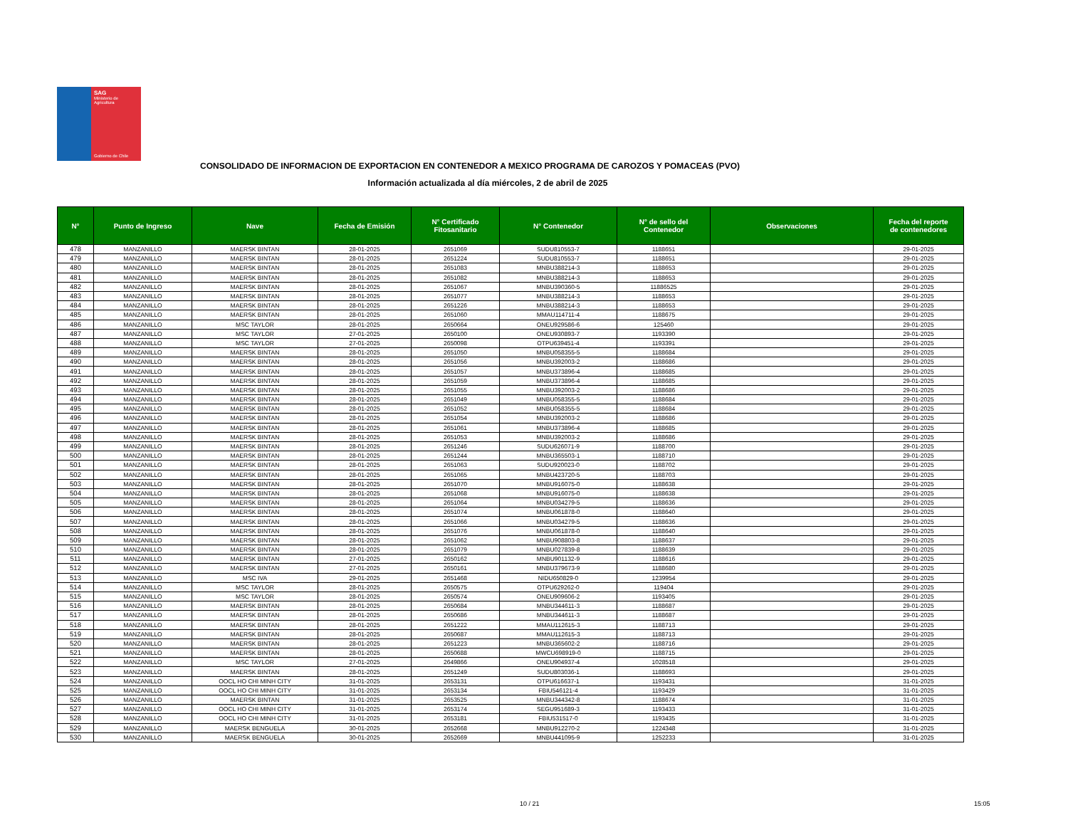SAG
Ministerio de
Agricultura
Gobierno de Chile
CONSOLIDADO DE INFORMACION DE EXPORTACION EN CONTENEDOR A MEXICO PROGRAMA DE CAROZOS Y POMACEAS (PVO)
Información actualizada al día miércoles, 2 de abril de 2025
| N° | Punto de Ingreso | Nave | Fecha de Emisión | N° Certificado Fitosanitario | N° Contenedor | N° de sello del Contenedor | Observaciones | Fecha del reporte de contenedores |
| --- | --- | --- | --- | --- | --- | --- | --- | --- |
| 478 | MANZANILLO | MAERSK BINTAN | 28-01-2025 | 2651069 | SUDU810553-7 | 1188651 | | 29-01-2025 |
| 479 | MANZANILLO | MAERSK BINTAN | 28-01-2025 | 2651224 | SUDU810553-7 | 1188651 | | 29-01-2025 |
| 480 | MANZANILLO | MAERSK BINTAN | 28-01-2025 | 2651083 | MNBU388214-3 | 1188653 | | 29-01-2025 |
| 481 | MANZANILLO | MAERSK BINTAN | 28-01-2025 | 2651082 | MNBU388214-3 | 1188653 | | 29-01-2025 |
| 482 | MANZANILLO | MAERSK BINTAN | 28-01-2025 | 2651067 | MNBU390360-5 | 11886525 | | 29-01-2025 |
| 483 | MANZANILLO | MAERSK BINTAN | 28-01-2025 | 2651077 | MNBU388214-3 | 1188653 | | 29-01-2025 |
| 484 | MANZANILLO | MAERSK BINTAN | 28-01-2025 | 2651226 | MNBU388214-3 | 1188653 | | 29-01-2025 |
| 485 | MANZANILLO | MAERSK BINTAN | 28-01-2025 | 2651060 | MMAU114711-4 | 1188675 | | 29-01-2025 |
| 486 | MANZANILLO | MSC TAYLOR | 28-01-2025 | 2650664 | ONEU929586-6 | 125460 | | 29-01-2025 |
| 487 | MANZANILLO | MSC TAYLOR | 27-01-2025 | 2650100 | ONEU930893-7 | 1193390 | | 29-01-2025 |
| 488 | MANZANILLO | MSC TAYLOR | 27-01-2025 | 2650098 | OTPU639451-4 | 1193391 | | 29-01-2025 |
| 489 | MANZANILLO | MAERSK BINTAN | 28-01-2025 | 2651050 | MNBU058355-5 | 1188684 | | 29-01-2025 |
| 490 | MANZANILLO | MAERSK BINTAN | 28-01-2025 | 2651056 | MNBU392003-2 | 1188686 | | 29-01-2025 |
| 491 | MANZANILLO | MAERSK BINTAN | 28-01-2025 | 2651057 | MNBU373896-4 | 1188685 | | 29-01-2025 |
| 492 | MANZANILLO | MAERSK BINTAN | 28-01-2025 | 2651059 | MNBU373896-4 | 1188685 | | 29-01-2025 |
| 493 | MANZANILLO | MAERSK BINTAN | 28-01-2025 | 2651055 | MNBU392003-2 | 1188686 | | 29-01-2025 |
| 494 | MANZANILLO | MAERSK BINTAN | 28-01-2025 | 2651049 | MNBU058355-5 | 1188684 | | 29-01-2025 |
| 495 | MANZANILLO | MAERSK BINTAN | 28-01-2025 | 2651052 | MNBU058355-5 | 1188684 | | 29-01-2025 |
| 496 | MANZANILLO | MAERSK BINTAN | 28-01-2025 | 2651054 | MNBU392003-2 | 1188686 | | 29-01-2025 |
| 497 | MANZANILLO | MAERSK BINTAN | 28-01-2025 | 2651061 | MNBU373896-4 | 1188685 | | 29-01-2025 |
| 498 | MANZANILLO | MAERSK BINTAN | 28-01-2025 | 2651053 | MNBU392003-2 | 1188686 | | 29-01-2025 |
| 499 | MANZANILLO | MAERSK BINTAN | 28-01-2025 | 2651246 | SUDU626071-9 | 1188700 | | 29-01-2025 |
| 500 | MANZANILLO | MAERSK BINTAN | 28-01-2025 | 2651244 | MNBU365503-1 | 1188710 | | 29-01-2025 |
| 501 | MANZANILLO | MAERSK BINTAN | 28-01-2025 | 2651063 | SUDU920023-0 | 1188702 | | 29-01-2025 |
| 502 | MANZANILLO | MAERSK BINTAN | 28-01-2025 | 2651065 | MNBU423720-5 | 1188703 | | 29-01-2025 |
| 503 | MANZANILLO | MAERSK BINTAN | 28-01-2025 | 2651070 | MNBU916075-0 | 1188638 | | 29-01-2025 |
| 504 | MANZANILLO | MAERSK BINTAN | 28-01-2025 | 2651068 | MNBU916075-0 | 1188638 | | 29-01-2025 |
| 505 | MANZANILLO | MAERSK BINTAN | 28-01-2025 | 2651064 | MNBU034279-5 | 1188636 | | 29-01-2025 |
| 506 | MANZANILLO | MAERSK BINTAN | 28-01-2025 | 2651074 | MNBU061878-0 | 1188640 | | 29-01-2025 |
| 507 | MANZANILLO | MAERSK BINTAN | 28-01-2025 | 2651066 | MNBU034279-5 | 1188636 | | 29-01-2025 |
| 508 | MANZANILLO | MAERSK BINTAN | 28-01-2025 | 2651076 | MNBU061878-0 | 1188640 | | 29-01-2025 |
| 509 | MANZANILLO | MAERSK BINTAN | 28-01-2025 | 2651062 | MNBU908803-8 | 1188637 | | 29-01-2025 |
| 510 | MANZANILLO | MAERSK BINTAN | 28-01-2025 | 2651079 | MNBU027839-8 | 1188639 | | 29-01-2025 |
| 511 | MANZANILLO | MAERSK BINTAN | 27-01-2025 | 2650162 | MNBU901132-9 | 1188616 | | 29-01-2025 |
| 512 | MANZANILLO | MAERSK BINTAN | 27-01-2025 | 2650161 | MNBU379673-9 | 1188680 | | 29-01-2025 |
| 513 | MANZANILLO | MSC IVA | 29-01-2025 | 2651468 | NIDU650829-0 | 1239954 | | 29-01-2025 |
| 514 | MANZANILLO | MSC TAYLOR | 28-01-2025 | 2650575 | OTPU629262-0 | 119404 | | 29-01-2025 |
| 515 | MANZANILLO | MSC TAYLOR | 28-01-2025 | 2650574 | ONEU909606-2 | 1193405 | | 29-01-2025 |
| 516 | MANZANILLO | MAERSK BINTAN | 28-01-2025 | 2650684 | MNBU344611-3 | 1188687 | | 29-01-2025 |
| 517 | MANZANILLO | MAERSK BINTAN | 28-01-2025 | 2650686 | MNBU344611-3 | 1188687 | | 29-01-2025 |
| 518 | MANZANILLO | MAERSK BINTAN | 28-01-2025 | 2651222 | MMAU112615-3 | 1188713 | | 29-01-2025 |
| 519 | MANZANILLO | MAERSK BINTAN | 28-01-2025 | 2650687 | MMAU112615-3 | 1188713 | | 29-01-2025 |
| 520 | MANZANILLO | MAERSK BINTAN | 28-01-2025 | 2651223 | MNBU365602-2 | 1188716 | | 29-01-2025 |
| 521 | MANZANILLO | MAERSK BINTAN | 28-01-2025 | 2650688 | MWCU698919-0 | 1188715 | | 29-01-2025 |
| 522 | MANZANILLO | MSC TAYLOR | 27-01-2025 | 2649866 | ONEU904937-4 | 1028518 | | 29-01-2025 |
| 523 | MANZANILLO | MAERSK BINTAN | 28-01-2025 | 2651249 | SUDU803036-1 | 1188693 | | 29-01-2025 |
| 524 | MANZANILLO | OOCL HO CHI MINH CITY | 31-01-2025 | 2653131 | OTPU616637-1 | 1193431 | | 31-01-2025 |
| 525 | MANZANILLO | OOCL HO CHI MINH CITY | 31-01-2025 | 2653134 | FBIU546121-4 | 1193429 | | 31-01-2025 |
| 526 | MANZANILLO | MAERSK BINTAN | 31-01-2025 | 2653525 | MNBU344342-8 | 1188674 | | 31-01-2025 |
| 527 | MANZANILLO | OOCL HO CHI MINH CITY | 31-01-2025 | 2653174 | SEGU951689-3 | 1193433 | | 31-01-2025 |
| 528 | MANZANILLO | OOCL HO CHI MINH CITY | 31-01-2025 | 2653181 | FBIU531517-0 | 1193435 | | 31-01-2025 |
| 529 | MANZANILLO | MAERSK BENGUELA | 30-01-2025 | 2652668 | MNBU912270-2 | 1224348 | | 31-01-2025 |
| 530 | MANZANILLO | MAERSK BENGUELA | 30-01-2025 | 2652669 | MNBU441095-9 | 1252233 | | 31-01-2025 |
10 / 21 15:05